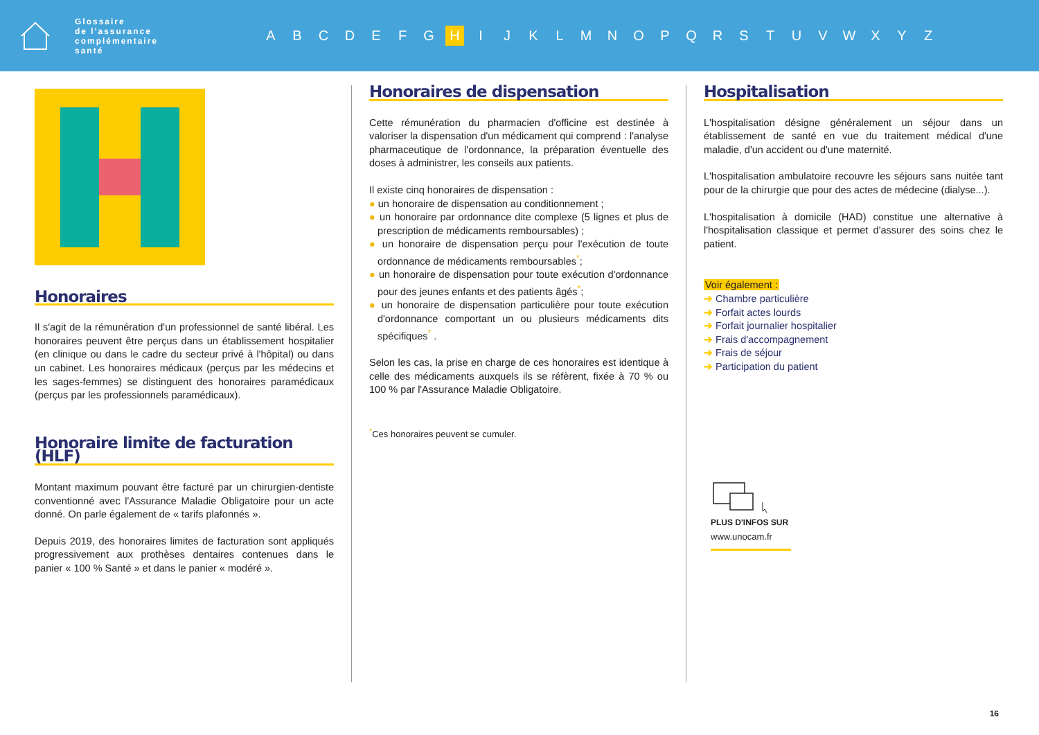Glossaire
de l'assurance
complémentaire
santé
ABCDEFG H IJKLMNOPQRSTUVWXYZ
Honoraires
Il s'agit de la rémunération d'un professionnel de santé libéral. Les honoraires peuvent être perçus dans un établissement hospitalier (en clinique ou dans le cadre du secteur privé à l'hôpital) ou dans un cabinet. Les honoraires médicaux (perçus par les médecins et les sages-femmes) se distinguent des honoraires paramédicaux (perçus par les professionnels paramédicaux).
Honoraire limite de facturation (HLF)
Montant maximum pouvant être facturé par un chirurgien-dentiste conventionné avec l'Assurance Maladie Obligatoire pour un acte donné. On parle également de « tarifs plafonnés ».
Depuis 2019, des honoraires limites de facturation sont appliqués progressivement aux prothèses dentaires contenues dans le panier « 100 % Santé » et dans le panier « modéré ».
Honoraires de dispensation
Cette rémunération du pharmacien d'officine est destinée à valoriser la dispensation d'un médicament qui comprend : l'analyse pharmaceutique de l'ordonnance, la préparation éventuelle des doses à administrer, les conseils aux patients.
Il existe cinq honoraires de dispensation :
● un honoraire de dispensation au conditionnement ;
● un honoraire par ordonnance dite complexe (5 lignes et plus de prescription de médicaments remboursables) ;
● un honoraire de dispensation perçu pour l'exécution de toute ordonnance de médicaments remboursables<sup>*</sup>;
● un honoraire de dispensation pour toute exécution d'ordonnance pour des jeunes enfants et des patients âgés<sup>*</sup>;
● un honoraire de dispensation particulière pour toute exécution d'ordonnance comportant un ou plusieurs médicaments dits spécifiques<sup>*</sup> .
Selon les cas, la prise en charge de ces honoraires est identique à celle des médicaments auxquels ils se réfèrent, fixée à 70 % ou 100 % par l'Assurance Maladie Obligatoire.
<sup>*</sup> Ces honoraires peuvent se cumuler.
Hospitalisation
L'hospitalisation désigne généralement un séjour dans un établissement de santé en vue du traitement médical d'une maladie, d'un accident ou d'une maternité.
L'hospitalisation ambulatoire recouvre les séjours sans nuitée tant pour de la chirurgie que pour des actes de médecine (dialyse...).
L'hospitalisation à domicile (HAD) constitue une alternative à l'hospitalisation classique et permet d'assurer des soins chez le patient.
Voir également :
➔ Chambre particulière
➔ Forfait actes lourds
➔ Forfait journalier hospitalier
➔ Frais d'accompagnement
➔ Frais de séjour
➔ Participation du patient
PLUS D'INFOS SUR
www.unocam.fr
16